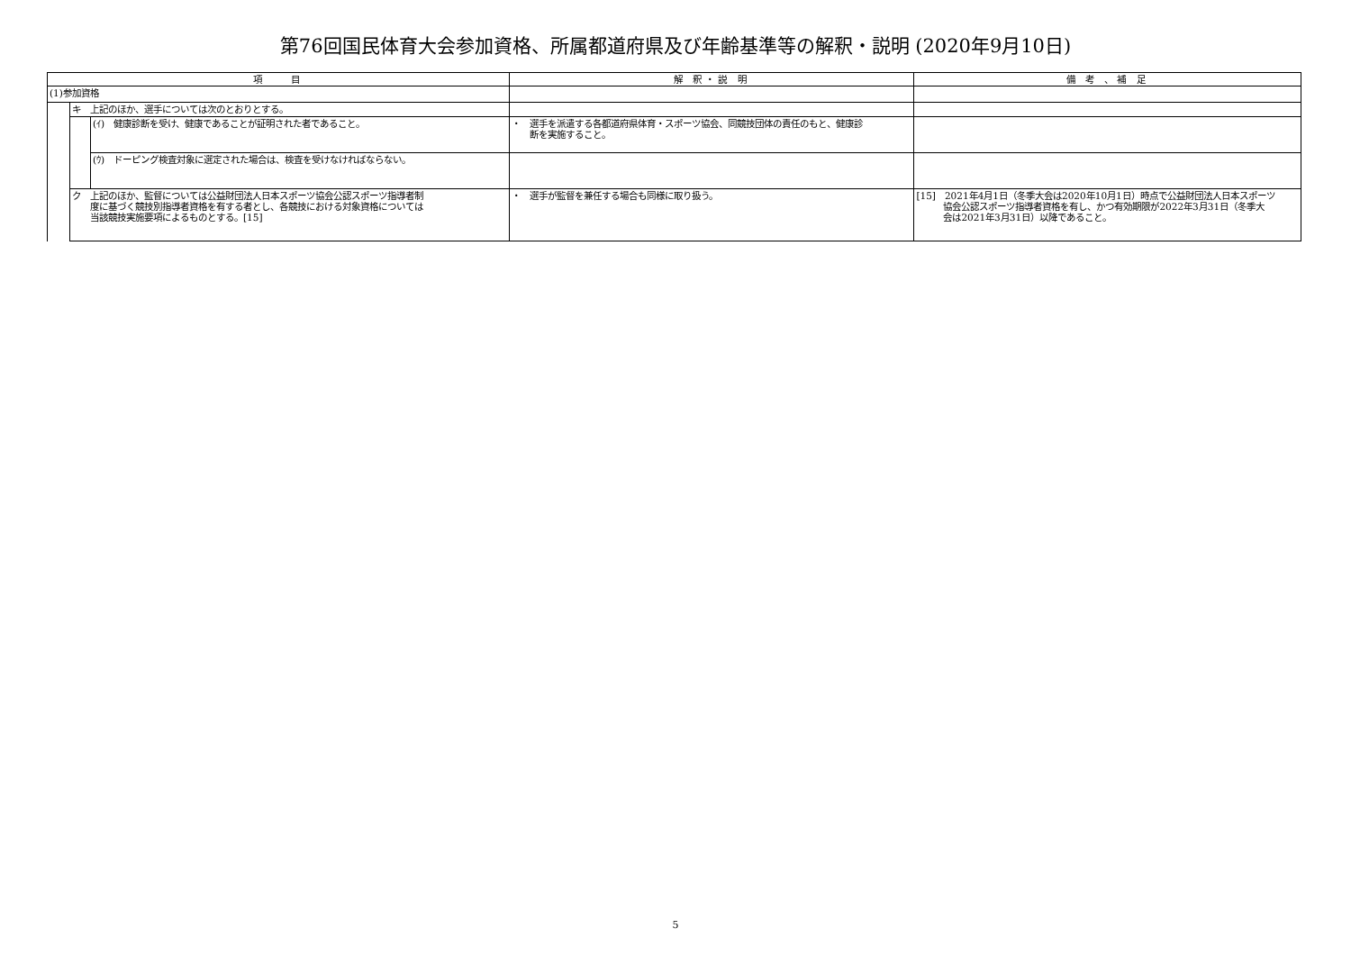第76回国民体育大会参加資格、所属都道府県及び年齢基準等の解釈・説明 (2020年9月10日)
| 項 目 | | | 解 釈・説 明 | 備 考 、補 足 |
| --- | --- | --- | --- | --- |
| (1)参加資格 | | | | |
| | キ 上記のほか、選手については次のとおりとする。 | | | |
| | | (ｲ) 健康診断を受け、健康であることが証明された者であること。 | ・ 選手を派遣する各都道府県体育・スポーツ協会、同競技団体の責任のもと、健康診 断を実施すること。 | |
| | | (ｳ) ドーピング検査対象に選定された場合は、検査を受けなければならない。 | | |
| | ク 上記のほか、監督については公益財団法人日本スポーツ協会公認スポーツ指導者制 度に基づく競技別指導者資格を有する者とし、各競技における対象資格については 当該競技実施要項によるものとする。[15] | | ・ 選手が監督を兼任する場合も同様に取り扱う。 | [15] 2021年4月1日（冬季大会は2020年10月1日）時点で公益財団法人日本スポーツ 協会公認スポーツ指導者資格を有し、かつ有効期限が2022年3月31日（冬季大 会は2021年3月31日）以降であること。 |
5